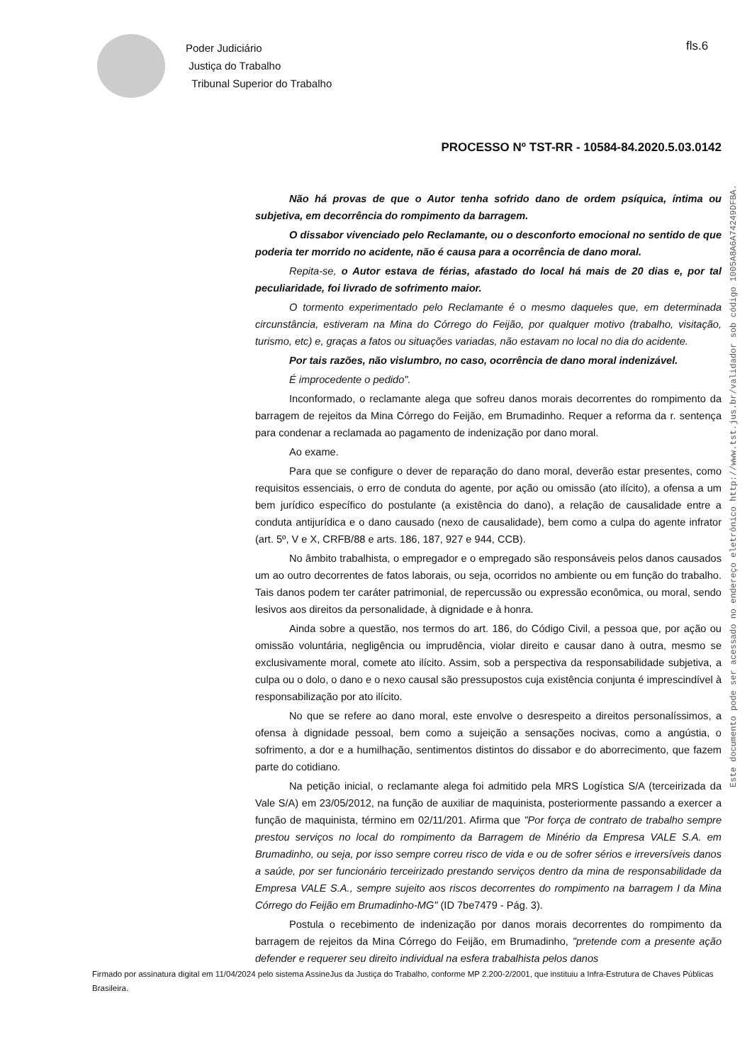Poder Judiciário
Justiça do Trabalho
Tribunal Superior do Trabalho
fls.6
PROCESSO Nº TST-RR - 10584-84.2020.5.03.0142
Não há provas de que o Autor tenha sofrido dano de ordem psíquica, íntima ou subjetiva, em decorrência do rompimento da barragem.
O dissabor vivenciado pelo Reclamante, ou o desconforto emocional no sentido de que poderia ter morrido no acidente, não é causa para a ocorrência de dano moral.
Repita-se, o Autor estava de férias, afastado do local há mais de 20 dias e, por tal peculiaridade, foi livrado de sofrimento maior.
O tormento experimentado pelo Reclamante é o mesmo daqueles que, em determinada circunstância, estiveram na Mina do Córrego do Feijão, por qualquer motivo (trabalho, visitação, turismo, etc) e, graças a fatos ou situações variadas, não estavam no local no dia do acidente.
Por tais razões, não vislumbro, no caso, ocorrência de dano moral indenizável.
É improcedente o pedido".
Inconformado, o reclamante alega que sofreu danos morais decorrentes do rompimento da barragem de rejeitos da Mina Córrego do Feijão, em Brumadinho. Requer a reforma da r. sentença para condenar a reclamada ao pagamento de indenização por dano moral.
Ao exame.
Para que se configure o dever de reparação do dano moral, deverão estar presentes, como requisitos essenciais, o erro de conduta do agente, por ação ou omissão (ato ilícito), a ofensa a um bem jurídico específico do postulante (a existência do dano), a relação de causalidade entre a conduta antijurídica e o dano causado (nexo de causalidade), bem como a culpa do agente infrator (art. 5º, V e X, CRFB/88 e arts. 186, 187, 927 e 944, CCB).
No âmbito trabalhista, o empregador e o empregado são responsáveis pelos danos causados um ao outro decorrentes de fatos laborais, ou seja, ocorridos no ambiente ou em função do trabalho. Tais danos podem ter caráter patrimonial, de repercussão ou expressão econômica, ou moral, sendo lesivos aos direitos da personalidade, à dignidade e à honra.
Ainda sobre a questão, nos termos do art. 186, do Código Civil, a pessoa que, por ação ou omissão voluntária, negligência ou imprudência, violar direito e causar dano à outra, mesmo se exclusivamente moral, comete ato ilícito. Assim, sob a perspectiva da responsabilidade subjetiva, a culpa ou o dolo, o dano e o nexo causal são pressupostos cuja existência conjunta é imprescindível à responsabilização por ato ilícito.
No que se refere ao dano moral, este envolve o desrespeito a direitos personalíssimos, a ofensa à dignidade pessoal, bem como a sujeição a sensações nocivas, como a angústia, o sofrimento, a dor e a humilhação, sentimentos distintos do dissabor e do aborrecimento, que fazem parte do cotidiano.
Na petição inicial, o reclamante alega foi admitido pela MRS Logística S/A (terceirizada da Vale S/A) em 23/05/2012, na função de auxiliar de maquinista, posteriormente passando a exercer a função de maquinista, término em 02/11/201. Afirma que "Por força de contrato de trabalho sempre prestou serviços no local do rompimento da Barragem de Minério da Empresa VALE S.A. em Brumadinho, ou seja, por isso sempre correu risco de vida e ou de sofrer sérios e irreversíveis danos a saúde, por ser funcionário terceirizado prestando serviços dentro da mina de responsabilidade da Empresa VALE S.A., sempre sujeito aos riscos decorrentes do rompimento na barragem I da Mina Córrego do Feijão em Brumadinho-MG" (ID 7be7479 - Pág. 3).
Postula o recebimento de indenização por danos morais decorrentes do rompimento da barragem de rejeitos da Mina Córrego do Feijão, em Brumadinho, "pretende com a presente ação defender e requerer seu direito individual na esfera trabalhista pelos danos
Este documento pode ser acessado no endereço eletrônico http://www.tst.jus.br/validador sob código 1005A8A6A74249DFBA.
Firmado por assinatura digital em 11/04/2024 pelo sistema AssineJus da Justiça do Trabalho, conforme MP 2.200-2/2001, que instituiu a Infra-Estrutura de Chaves Públicas Brasileira.